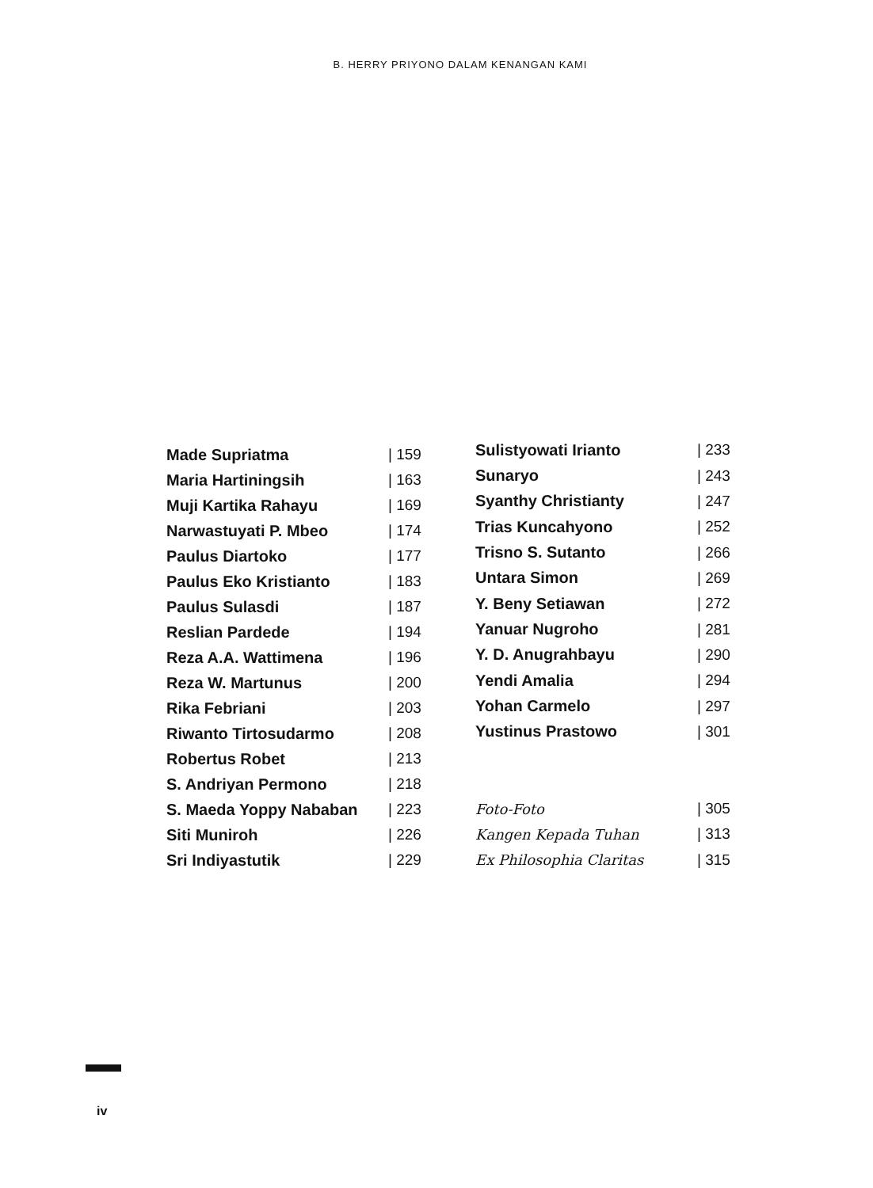B. HERRY PRIYONO DALAM KENANGAN KAMI
| Made Supriatma | / 159 |
| Maria Hartiningsih | / 163 |
| Muji Kartika Rahayu | / 169 |
| Narwastuyati P. Mbeo | / 174 |
| Paulus Diartoko | / 177 |
| Paulus Eko Kristianto | / 183 |
| Paulus Sulasdi | / 187 |
| Reslian Pardede | / 194 |
| Reza A.A. Wattimena | / 196 |
| Reza W. Martunus | / 200 |
| Rika Febriani | / 203 |
| Riwanto Tirtosudarmo | / 208 |
| Robertus Robet | / 213 |
| S. Andriyan Permono | / 218 |
| S. Maeda Yoppy Nababan | / 223 |
| Siti Muniroh | / 226 |
| Sri Indiyastutik | / 229 |
| Sulistyowati Irianto | / 233 |
| Sunaryo | / 243 |
| Syanthy Christianty | / 247 |
| Trias Kuncahyono | / 252 |
| Trisno S. Sutanto | / 266 |
| Untara Simon | / 269 |
| Y. Beny Setiawan | / 272 |
| Yanuar Nugroho | / 281 |
| Y. D. Anugrahbayu | / 290 |
| Yendi Amalia | / 294 |
| Yohan Carmelo | / 297 |
| Yustinus Prastowo | / 301 |
| Foto-Foto | / 305 |
| Kangen Kepada Tuhan | / 313 |
| Ex Philosophia Claritas | / 315 |
iv